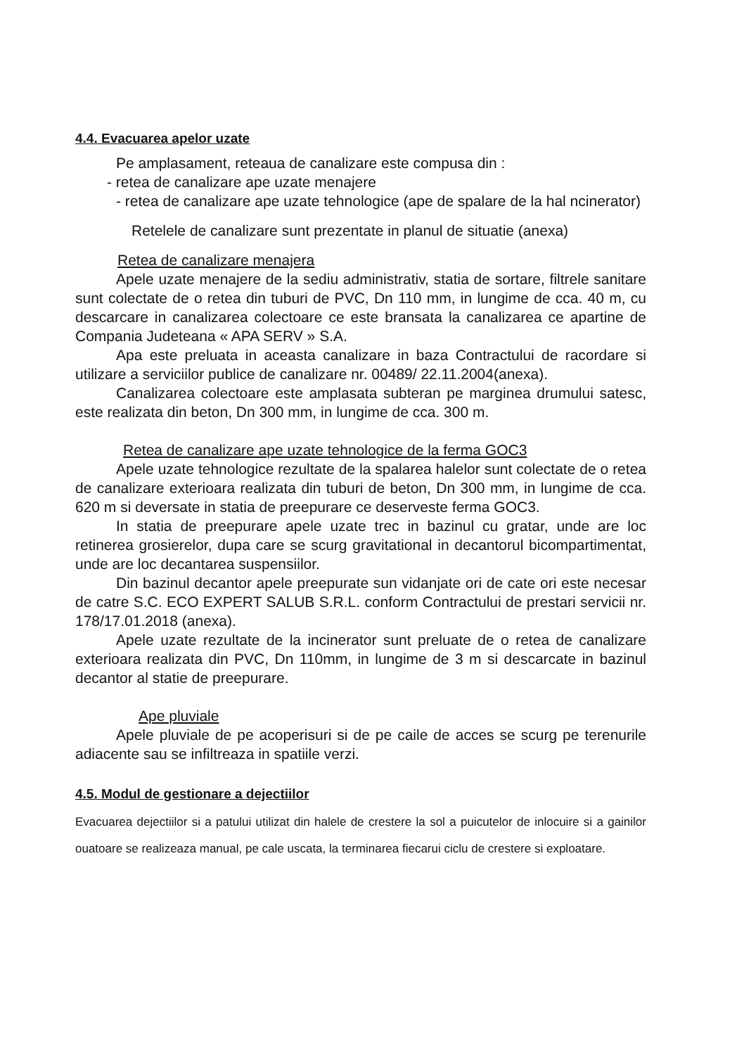4.4. Evacuarea apelor uzate
Pe amplasament, reteaua de canalizare este compusa din :
- retea de canalizare ape uzate menajere
- retea de canalizare ape uzate tehnologice (ape de spalare de la hal ncinerator)
Retelele de canalizare sunt prezentate in planul de situatie (anexa)
Retea de canalizare menajera
Apele uzate menajere de la sediu administrativ, statia de sortare, filtrele sanitare sunt colectate de o retea din tuburi de PVC, Dn 110 mm, in lungime de cca. 40 m, cu descarcare in canalizarea colectoare ce este bransata la canalizarea ce apartine de Compania Judeteana « APA SERV » S.A.
Apa este preluata in aceasta canalizare in baza Contractului de racordare si utilizare a serviciilor publice de canalizare nr. 00489/ 22.11.2004(anexa).
Canalizarea colectoare este amplasata subteran pe marginea drumului satesc, este realizata din beton, Dn 300 mm, in lungime de cca. 300 m.
Retea de canalizare ape uzate tehnologice de la ferma GOC3
Apele uzate tehnologice rezultate de la spalarea halelor sunt colectate de o retea de canalizare exterioara realizata din tuburi de beton, Dn 300 mm, in lungime de cca. 620 m si deversate in statia de preepurare ce deserveste ferma GOC3.
In statia de preepurare apele uzate trec in bazinul cu gratar, unde are loc retinerea grosierelor, dupa care se scurg gravitational in decantorul bicompartimentat, unde are loc decantarea suspensiilor.
Din bazinul decantor apele preepurate sun vidanjate ori de cate ori este necesar de catre S.C. ECO EXPERT SALUB S.R.L. conform Contractului de prestari servicii nr. 178/17.01.2018 (anexa).
Apele uzate rezultate de la incinerator sunt preluate de o retea de canalizare exterioara realizata din PVC, Dn 110mm, in lungime de 3 m si descarcate in bazinul decantor al statie de preepurare.
Ape pluviale
Apele pluviale de pe acoperisuri si de pe caile de acces se scurg pe terenurile adiacente sau se infiltreaza in spatiile verzi.
4.5. Modul de gestionare a dejectiilor
Evacuarea dejectiilor si a patului utilizat din halele de crestere la sol a puicutelor de inlocuire si a gainilor ouatoare se realizeaza manual, pe cale uscata, la terminarea fiecarui ciclu de crestere si exploatare.